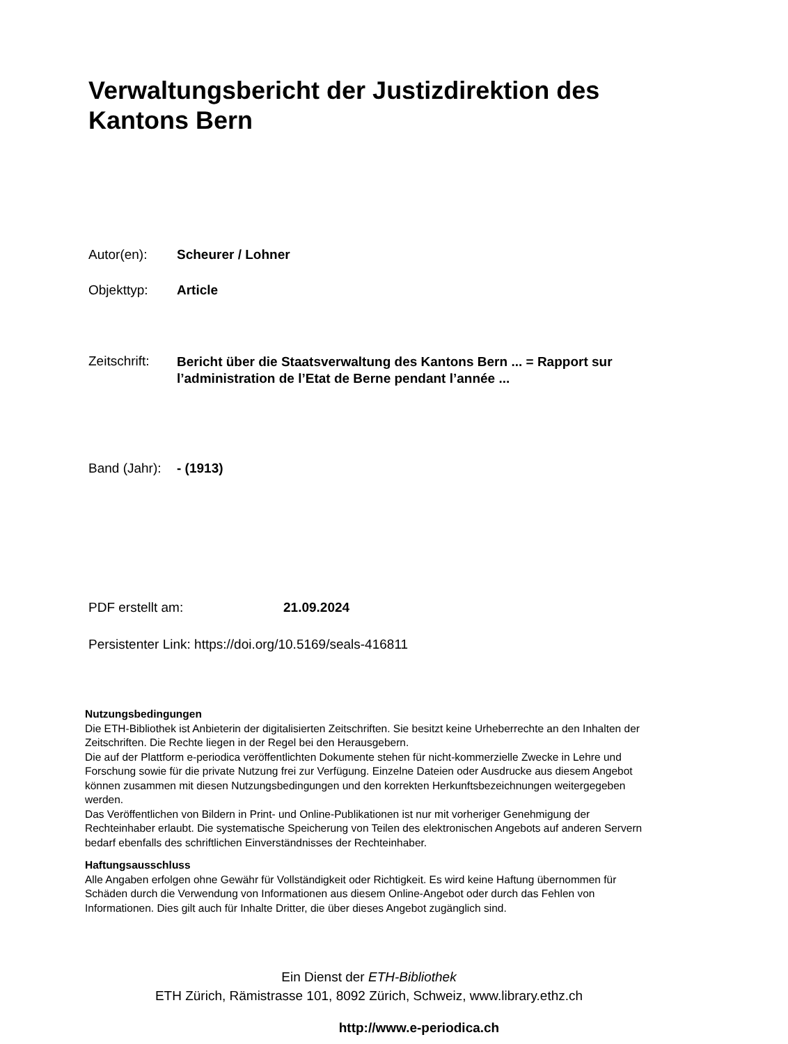Verwaltungsbericht der Justizdirektion des Kantons Bern
Autor(en): Scheurer / Lohner
Objekttyp: Article
Zeitschrift: Bericht über die Staatsverwaltung des Kantons Bern ... = Rapport sur l’administration de l’Etat de Berne pendant l’année ...
Band (Jahr): - (1913)
PDF erstellt am: 21.09.2024
Persistenter Link: https://doi.org/10.5169/seals-416811
Nutzungsbedingungen
Die ETH-Bibliothek ist Anbieterin der digitalisierten Zeitschriften. Sie besitzt keine Urheberrechte an den Inhalten der Zeitschriften. Die Rechte liegen in der Regel bei den Herausgebern.
Die auf der Plattform e-periodica veröffentlichten Dokumente stehen für nicht-kommerzielle Zwecke in Lehre und Forschung sowie für die private Nutzung frei zur Verfügung. Einzelne Dateien oder Ausdrucke aus diesem Angebot können zusammen mit diesen Nutzungsbedingungen und den korrekten Herkunftsbezeichnungen weitergegeben werden.
Das Veröffentlichen von Bildern in Print- und Online-Publikationen ist nur mit vorheriger Genehmigung der Rechteinhaber erlaubt. Die systematische Speicherung von Teilen des elektronischen Angebots auf anderen Servern bedarf ebenfalls des schriftlichen Einverständnisses der Rechteinhaber.
Haftungsausschluss
Alle Angaben erfolgen ohne Gewähr für Vollständigkeit oder Richtigkeit. Es wird keine Haftung übernommen für Schäden durch die Verwendung von Informationen aus diesem Online-Angebot oder durch das Fehlen von Informationen. Dies gilt auch für Inhalte Dritter, die über dieses Angebot zugänglich sind.
Ein Dienst der ETH-Bibliothek
ETH Zürich, Rämistrasse 101, 8092 Zürich, Schweiz, www.library.ethz.ch
http://www.e-periodica.ch